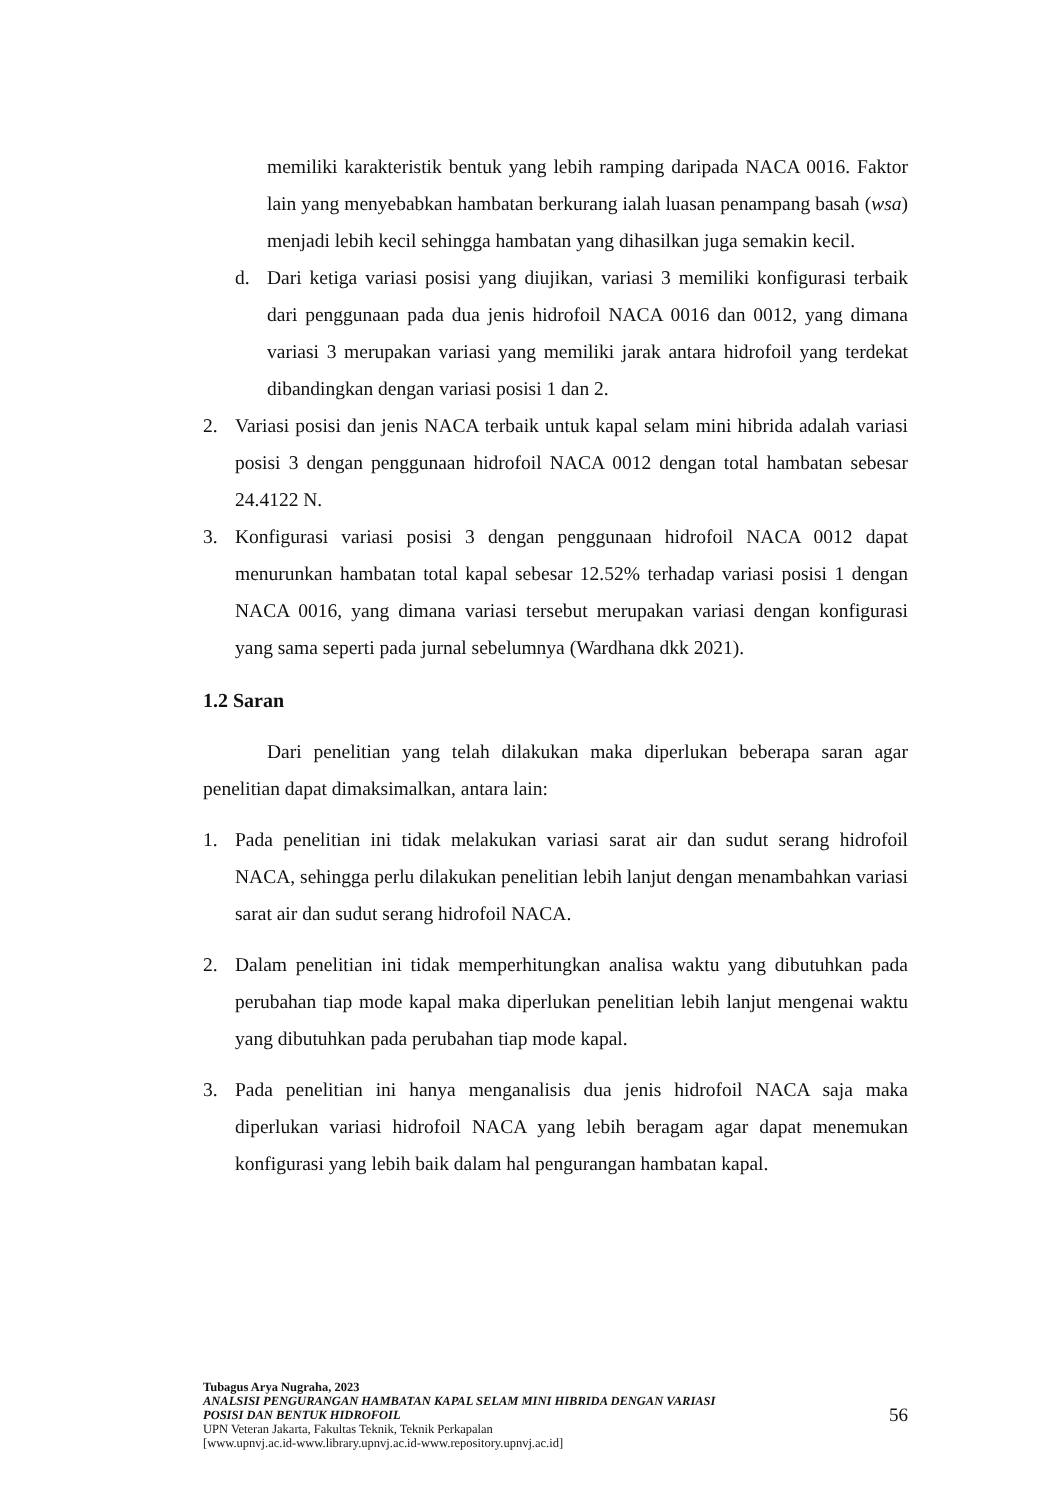memiliki karakteristik bentuk yang lebih ramping daripada NACA 0016. Faktor lain yang menyebabkan hambatan berkurang ialah luasan penampang basah (wsa) menjadi lebih kecil sehingga hambatan yang dihasilkan juga semakin kecil.
d. Dari ketiga variasi posisi yang diujikan, variasi 3 memiliki konfigurasi terbaik dari penggunaan pada dua jenis hidrofoil NACA 0016 dan 0012, yang dimana variasi 3 merupakan variasi yang memiliki jarak antara hidrofoil yang terdekat dibandingkan dengan variasi posisi 1 dan 2.
2. Variasi posisi dan jenis NACA terbaik untuk kapal selam mini hibrida adalah variasi posisi 3 dengan penggunaan hidrofoil NACA 0012 dengan total hambatan sebesar 24.4122 N.
3. Konfigurasi variasi posisi 3 dengan penggunaan hidrofoil NACA 0012 dapat menurunkan hambatan total kapal sebesar 12.52% terhadap variasi posisi 1 dengan NACA 0016, yang dimana variasi tersebut merupakan variasi dengan konfigurasi yang sama seperti pada jurnal sebelumnya (Wardhana dkk 2021).
1.2 Saran
Dari penelitian yang telah dilakukan maka diperlukan beberapa saran agar penelitian dapat dimaksimalkan, antara lain:
1. Pada penelitian ini tidak melakukan variasi sarat air dan sudut serang hidrofoil NACA, sehingga perlu dilakukan penelitian lebih lanjut dengan menambahkan variasi sarat air dan sudut serang hidrofoil NACA.
2. Dalam penelitian ini tidak memperhitungkan analisa waktu yang dibutuhkan pada perubahan tiap mode kapal maka diperlukan penelitian lebih lanjut mengenai waktu yang dibutuhkan pada perubahan tiap mode kapal.
3. Pada penelitian ini hanya menganalisis dua jenis hidrofoil NACA saja maka diperlukan variasi hidrofoil NACA yang lebih beragam agar dapat menemukan konfigurasi yang lebih baik dalam hal pengurangan hambatan kapal.
Tubagus Arya Nugraha, 2023
ANALSISI PENGURANGAN HAMBATAN KAPAL SELAM MINI HIBRIDA DENGAN VARIASI
POSISI DAN BENTUK HIDROFOIL
UPN Veteran Jakarta, Fakultas Teknik, Teknik Perkapalan
[www.upnvj.ac.id-www.library.upnvj.ac.id-www.repository.upnvj.ac.id]
56